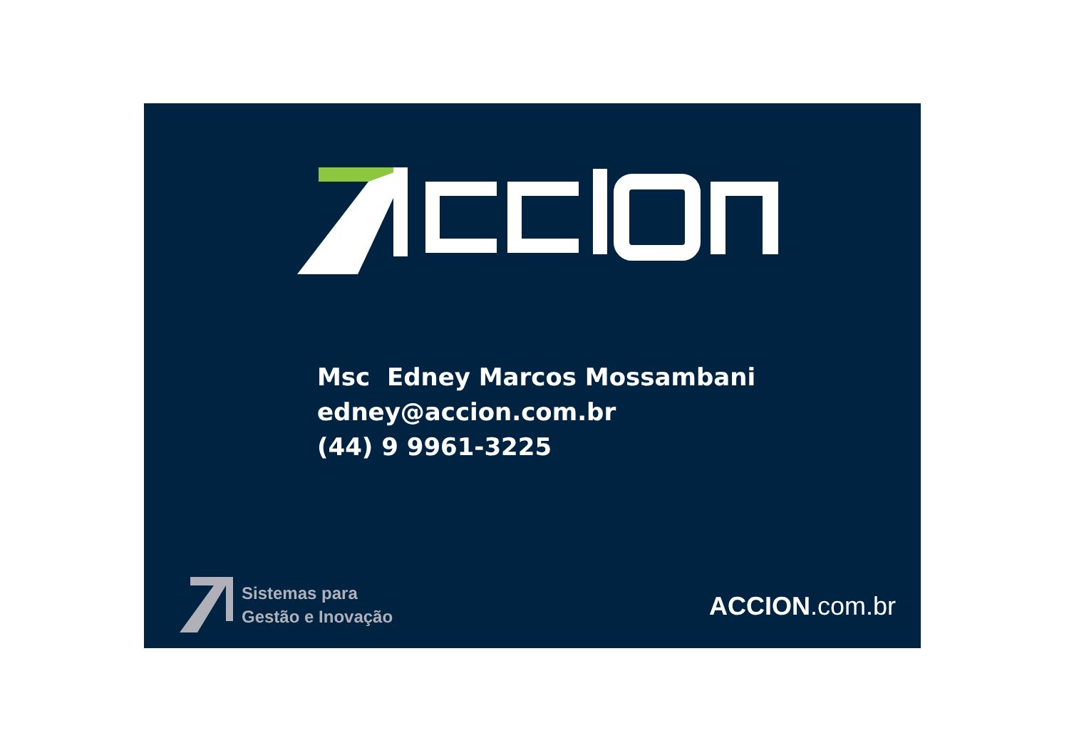Msc Edney Marcos Mossambani
edney@accion.com.br
(44) 9 9961-3225
Sistemas para
Gestão e Inovação
ACCION.com.br